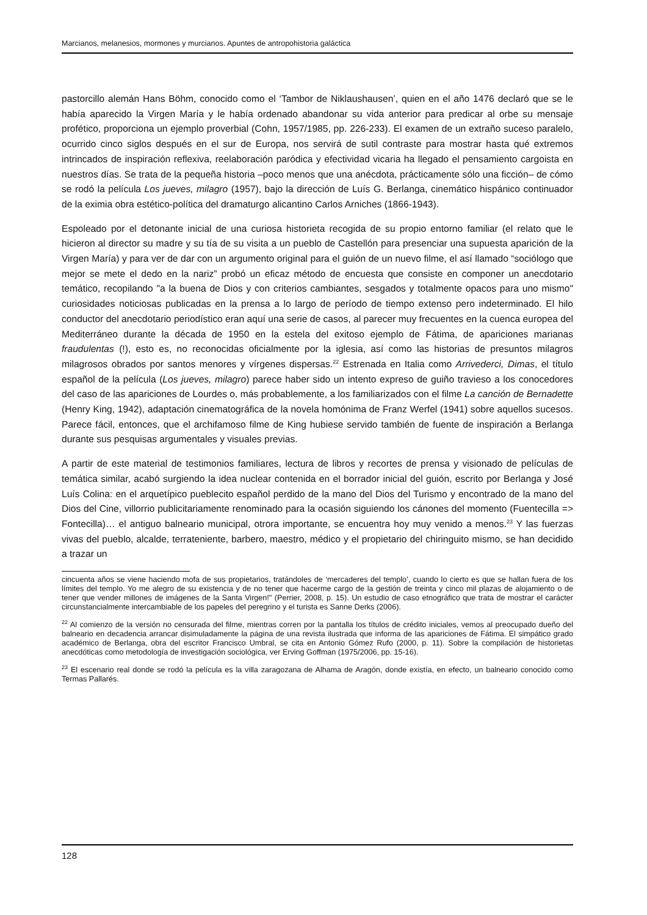Marcianos, melanesios, mormones y murcianos. Apuntes de antropohistoria galáctica
pastorcillo alemán Hans Böhm, conocido como el ‘Tambor de Niklaushausen’, quien en el año 1476 declaró que se le había aparecido la Virgen María y le había ordenado abandonar su vida anterior para predicar al orbe su mensaje profético, proporciona un ejemplo proverbial (Cohn, 1957/1985, pp. 226-233). El examen de un extraño suceso paralelo, ocurrido cinco siglos después en el sur de Europa, nos servirá de sutil contraste para mostrar hasta qué extremos intrincados de inspiración reflexiva, reelaboración paródica y efectividad vicaria ha llegado el pensamiento cargoista en nuestros días. Se trata de la pequeña historia –poco menos que una anécdota, prácticamente sólo una ficción– de cómo se rodó la película Los jueves, milagro (1957), bajo la dirección de Luís G. Berlanga, cinemático hispánico continuador de la eximia obra estético-política del dramaturgo alicantino Carlos Arniches (1866-1943).
Espoleado por el detonante inicial de una curiosa historieta recogida de su propio entorno familiar (el relato que le hicieron al director su madre y su tía de su visita a un pueblo de Castellón para presenciar una supuesta aparición de la Virgen María) y para ver de dar con un argumento original para el guión de un nuevo filme, el así llamado “sociólogo que mejor se mete el dedo en la nariz” probó un eficaz método de encuesta que consiste en componer un anecdotario temático, recopilando "a la buena de Dios y con criterios cambiantes, sesgados y totalmente opacos para uno mismo" curiosidades noticiosas publicadas en la prensa a lo largo de período de tiempo extenso pero indeterminado. El hilo conductor del anecdotario periodístico eran aquí una serie de casos, al parecer muy frecuentes en la cuenca europea del Mediterráneo durante la década de 1950 en la estela del exitoso ejemplo de Fátima, de apariciones marianas fraudulentas (!), esto es, no reconocidas oficialmente por la iglesia, así como las historias de presuntos milagros milagrosos obrados por santos menores y vírgenes dispersas.<sup>22</sup> Estrenada en Italia como Arrivederci, Dimas, el título español de la película (Los jueves, milagro) parece haber sido un intento expreso de guiño travieso a los conocedores del caso de las apariciones de Lourdes o, más probablemente, a los familiarizados con el filme La canción de Bernadette (Henry King, 1942), adaptación cinematográfica de la novela homónima de Franz Werfel (1941) sobre aquellos sucesos. Parece fácil, entonces, que el archifamoso filme de King hubiese servido también de fuente de inspiración a Berlanga durante sus pesquisas argumentales y visuales previas.
A partir de este material de testimonios familiares, lectura de libros y recortes de prensa y visionado de películas de temática similar, acabó surgiendo la idea nuclear contenida en el borrador inicial del guión, escrito por Berlanga y José Luís Colina: en el arquetípico pueblecito español perdido de la mano del Dios del Turismo y encontrado de la mano del Dios del Cine, villorrio publicitariamente renominado para la ocasión siguiendo los cánones del momento (Fuentecilla => Fontecilla)… el antiguo balneario municipal, otrora importante, se encuentra hoy muy venido a menos.<sup>23</sup> Y las fuerzas vivas del pueblo, alcalde, terrateniente, barbero, maestro, médico y el propietario del chiringuito mismo, se han decidido a trazar un
cincuenta años se viene haciendo mofa de sus propietarios, tratándoles de ‘mercaderes del templo’, cuando lo cierto es que se hallan fuera de los límites del templo. Yo me alegro de su existencia y de no tener que hacerme cargo de la gestión de treinta y cinco mil plazas de alojamiento o de tener que vender millones de imágenes de la Santa Virgen!" (Perrier, 2008, p. 15). Un estudio de caso etnográfico que trata de mostrar el carácter circunstancialmente intercambiable de los papeles del peregrino y el turista es Sanne Derks (2006).
<sup>22</sup> Al comienzo de la versión no censurada del filme, mientras corren por la pantalla los títulos de crédito iniciales, vemos al preocupado dueño del balneario en decadencia arrancar disimuladamente la página de una revista ilustrada que informa de las apariciones de Fátima. El simpático grado académico de Berlanga, obra del escritor Francisco Umbral, se cita en Antonio Gómez Rufo (2000, p. 11). Sobre la compilación de historietas anecdóticas como metodología de investigación sociológica, ver Erving Goffman (1975/2006, pp. 15-16).
<sup>23</sup> El escenario real donde se rodó la película es la villa zaragozana de Alhama de Aragón, donde existía, en efecto, un balneario conocido como Termas Pallarés.
128